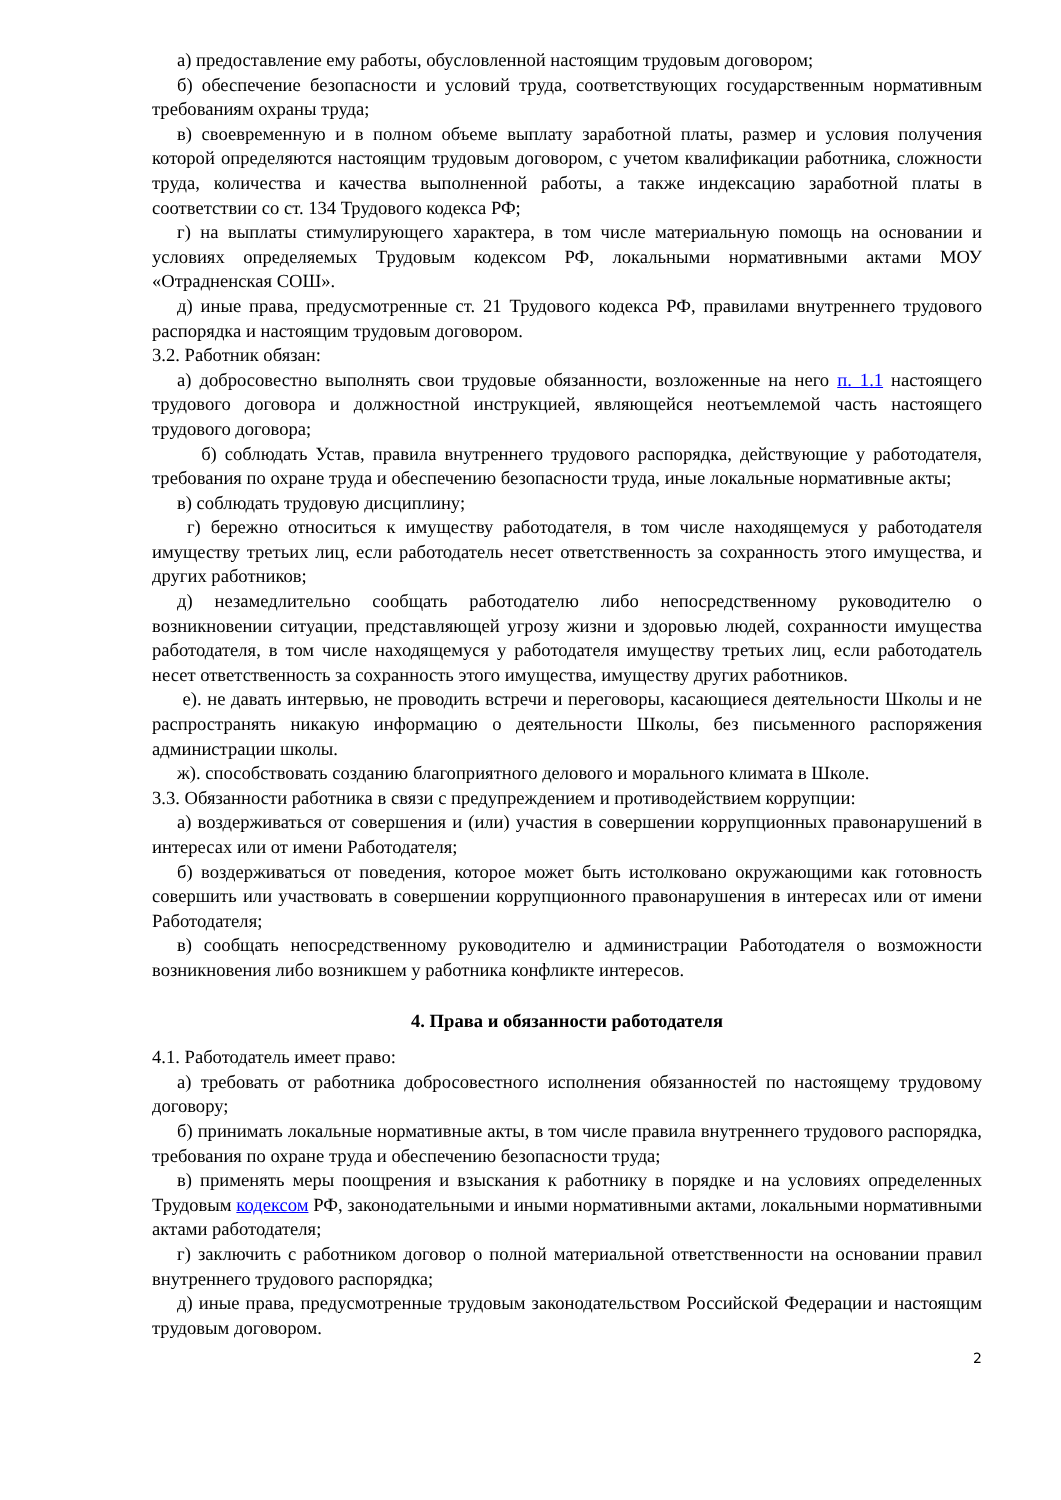а) предоставление ему работы, обусловленной настоящим трудовым договором;
б) обеспечение безопасности и условий труда, соответствующих государственным нормативным требованиям охраны труда;
в) своевременную и в полном объеме выплату заработной платы, размер и условия получения которой определяются настоящим трудовым договором, с учетом квалификации работника, сложности труда, количества и качества выполненной работы, а также индексацию заработной платы в соответствии со ст. 134 Трудового кодекса РФ;
г) на выплаты стимулирующего характера, в том числе материальную помощь на основании и условиях определяемых Трудовым кодексом РФ, локальными нормативными актами МОУ «Отрадненская СОШ».
д) иные права, предусмотренные ст. 21 Трудового кодекса РФ, правилами внутреннего трудового распорядка и настоящим трудовым договором.
3.2. Работник обязан:
а) добросовестно выполнять свои трудовые обязанности, возложенные на него п. 1.1 настоящего трудового договора и должностной инструкцией, являющейся неотъемлемой часть настоящего трудового договора;
б) соблюдать Устав, правила внутреннего трудового распорядка, действующие у работодателя, требования по охране труда и обеспечению безопасности труда, иные локальные нормативные акты;
в) соблюдать трудовую дисциплину;
г) бережно относиться к имуществу работодателя, в том числе находящемуся у работодателя имуществу третьих лиц, если работодатель несет ответственность за сохранность этого имущества, и других работников;
д) незамедлительно сообщать работодателю либо непосредственному руководителю о возникновении ситуации, представляющей угрозу жизни и здоровью людей, сохранности имущества работодателя, в том числе находящемуся у работодателя имуществу третьих лиц, если работодатель несет ответственность за сохранность этого имущества, имуществу других работников.
е). не давать интервью, не проводить встречи и переговоры, касающиеся деятельности Школы и не распространять никакую информацию о деятельности Школы, без письменного распоряжения администрации школы.
ж). способствовать созданию благоприятного делового и морального климата в Школе.
3.3. Обязанности работника в связи с предупреждением и противодействием коррупции:
а) воздерживаться от совершения и (или) участия в совершении коррупционных правонарушений в интересах или от имени Работодателя;
б) воздерживаться от поведения, которое может быть истолковано окружающими как готовность совершить или участвовать в совершении коррупционного правонарушения в интересах или от имени Работодателя;
в) сообщать непосредственному руководителю и администрации Работодателя о возможности возникновения либо возникшем у работника конфликте интересов.
4. Права и обязанности работодателя
4.1. Работодатель имеет право:
а) требовать от работника добросовестного исполнения обязанностей по настоящему трудовому договору;
б) принимать локальные нормативные акты, в том числе правила внутреннего трудового распорядка, требования по охране труда и обеспечению безопасности труда;
в) применять меры поощрения и взыскания к работнику в порядке и на условиях определенных Трудовым кодексом РФ, законодательными и иными нормативными актами, локальными нормативными актами работодателя;
г) заключить с работником договор о полной материальной ответственности на основании правил внутреннего трудового распорядка;
д) иные права, предусмотренные трудовым законодательством Российской Федерации и настоящим трудовым договором.
2